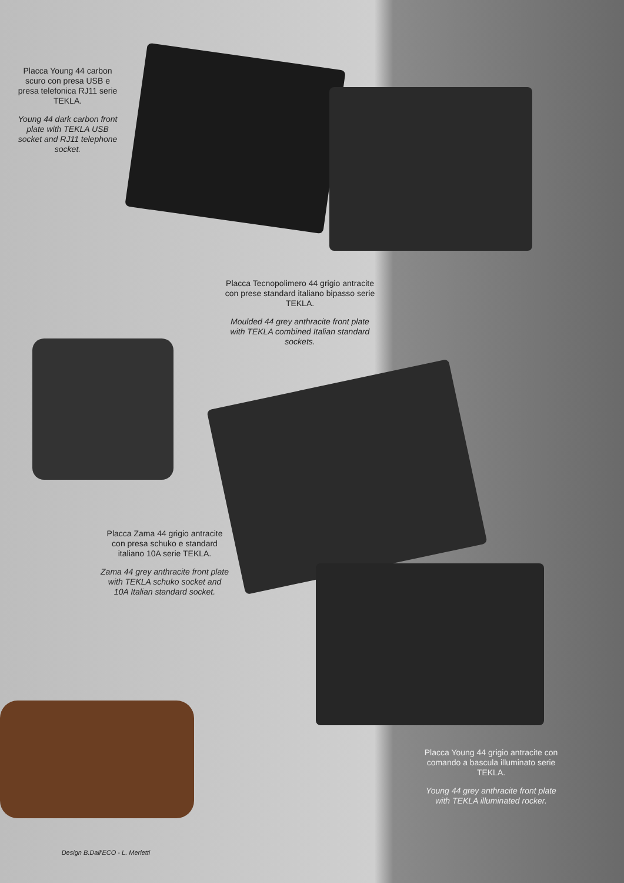Placca Young 44 carbon scuro con presa USB e presa telefonica RJ11 serie TEKLA.
Young 44 dark carbon front plate with TEKLA USB socket and RJ11 telephone socket.
Placca Tecnopolimero 44 grigio antracite con prese standard italiano bipasso serie TEKLA.
Moulded 44 grey anthracite front plate with TEKLA combined Italian standard sockets.
Placca Zama 44 grigio antracite con presa schuko e standard italiano 10A serie TEKLA.
Zama 44 grey anthracite front plate with TEKLA schuko socket and 10A Italian standard socket.
Placca Young 44 grigio antracite con comando a bascula illuminato serie TEKLA.
Young 44 grey anthracite front plate with TEKLA illuminated rocker.
Design B.Dall'ECO - L. Merletti